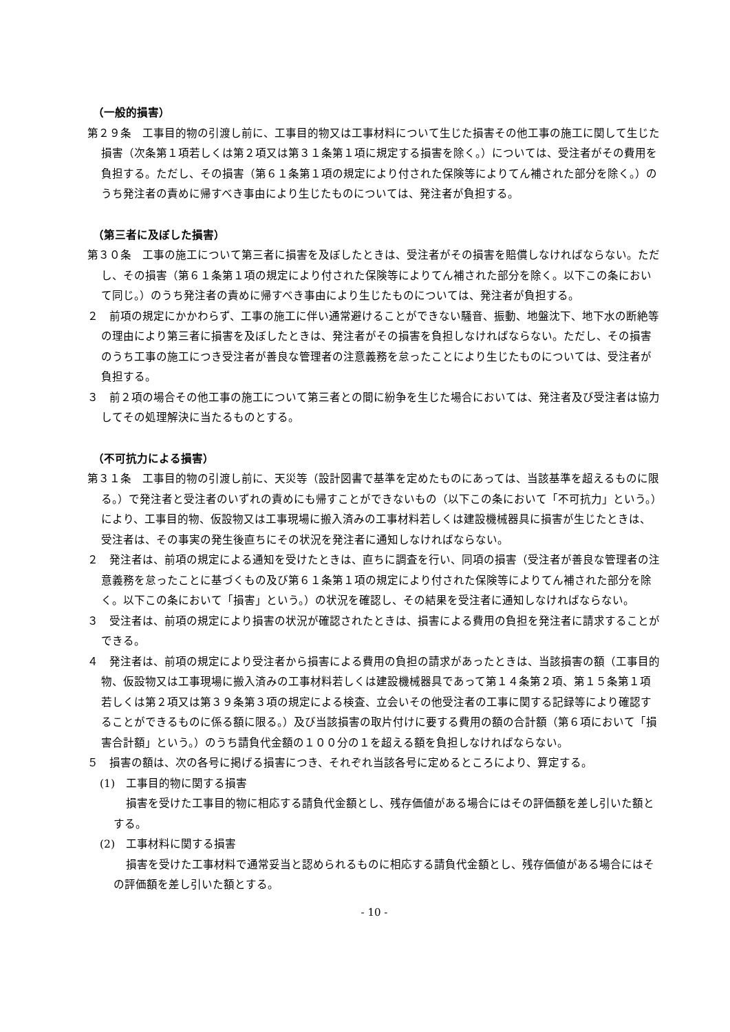（一般的損害）
第２９条　工事目的物の引渡し前に、工事目的物又は工事材料について生じた損害その他工事の施工に関して生じた損害（次条第１項若しくは第２項又は第３１条第１項に規定する損害を除く。）については、受注者がその費用を負担する。ただし、その損害（第６１条第１項の規定により付された保険等によりてん補された部分を除く。）のうち発注者の責めに帰すべき事由により生じたものについては、発注者が負担する。
（第三者に及ぼした損害）
第３０条　工事の施工について第三者に損害を及ぼしたときは、受注者がその損害を賠償しなければならない。ただし、その損害（第６１条第１項の規定により付された保険等によりてん補された部分を除く。以下この条において同じ。）のうち発注者の責めに帰すべき事由により生じたものについては、発注者が負担する。
２　前項の規定にかかわらず、工事の施工に伴い通常避けることができない騒音、振動、地盤沈下、地下水の断絶等の理由により第三者に損害を及ぼしたときは、発注者がその損害を負担しなければならない。ただし、その損害のうち工事の施工につき受注者が善良な管理者の注意義務を怠ったことにより生じたものについては、受注者が負担する。
３　前２項の場合その他工事の施工について第三者との間に紛争を生じた場合においては、発注者及び受注者は協力してその処理解決に当たるものとする。
（不可抗力による損害）
第３１条　工事目的物の引渡し前に、天災等（設計図書で基準を定めたものにあっては、当該基準を超えるものに限る。）で発注者と受注者のいずれの責めにも帰すことができないもの（以下この条において「不可抗力」という。）により、工事目的物、仮設物又は工事現場に搬入済みの工事材料若しくは建設機械器具に損害が生じたときは、受注者は、その事実の発生後直ちにその状況を発注者に通知しなければならない。
２　発注者は、前項の規定による通知を受けたときは、直ちに調査を行い、同項の損害（受注者が善良な管理者の注意義務を怠ったことに基づくもの及び第６１条第１項の規定により付された保険等によりてん補された部分を除く。以下この条において「損害」という。）の状況を確認し、その結果を受注者に通知しなければならない。
３　受注者は、前項の規定により損害の状況が確認されたときは、損害による費用の負担を発注者に請求することができる。
４　発注者は、前項の規定により受注者から損害による費用の負担の請求があったときは、当該損害の額（工事目的物、仮設物又は工事現場に搬入済みの工事材料若しくは建設機械器具であって第１４条第２項、第１５条第１項若しくは第２項又は第３９条第３項の規定による検査、立会いその他受注者の工事に関する記録等により確認することができるものに係る額に限る。）及び当該損害の取片付けに要する費用の額の合計額（第６項において「損害合計額」という。）のうち請負代金額の１００分の１を超える額を負担しなければならない。
５　損害の額は、次の各号に掲げる損害につき、それぞれ当該各号に定めるところにより、算定する。
(1)　工事目的物に関する損害
損害を受けた工事目的物に相応する請負代金額とし、残存価値がある場合にはその評価額を差し引いた額とする。
(2)　工事材料に関する損害
損害を受けた工事材料で通常妥当と認められるものに相応する請負代金額とし、残存価値がある場合にはその評価額を差し引いた額とする。
- 10 -